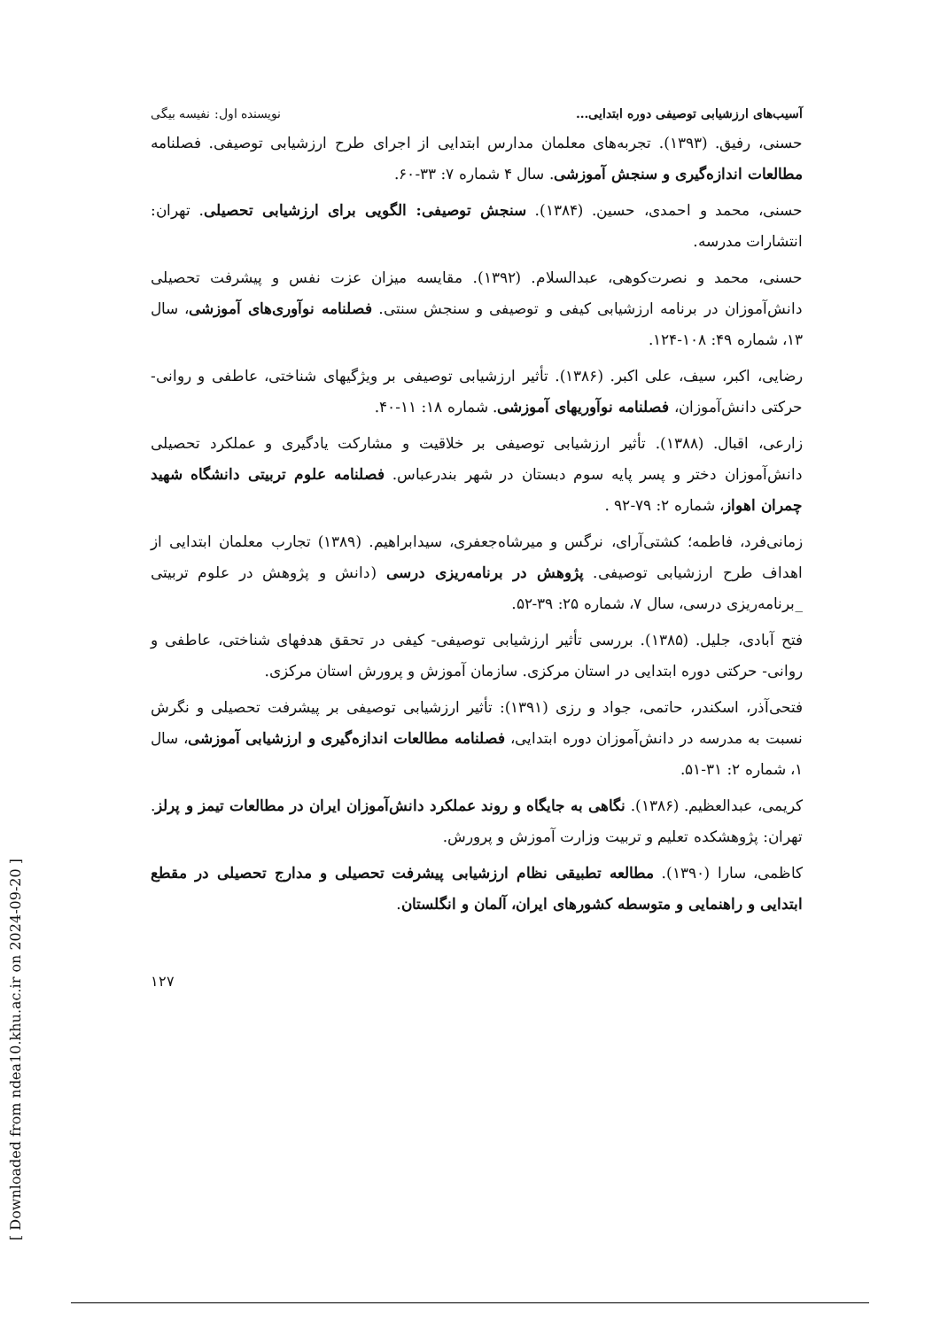[ Downloaded from ndea10.khu.ac.ir on 2024-09-20 ]
آسیب‌های ارزشیابی توصیفی دوره ابتدایی... نویسنده اول: نفیسه بیگی
حسنی، رفیق. (۱۳۹۳). تجربه‌های معلمان مدارس ابتدایی از اجرای طرح ارزشیابی توصیفی. فصلنامه مطالعات اندازه‌گیری و سنجش آموزشی. سال ۴ شماره ۷: ۳۳-۶۰.
حسنی، محمد و احمدی، حسین. (۱۳۸۴). سنجش توصیفی: الگویی برای ارزشیابی تحصیلی. تهران: انتشارات مدرسه.
حسنی، محمد و نصرت‌کوهی، عبدالسلام. (۱۳۹۲). مقایسه میزان عزت نفس و پیشرفت تحصیلی دانش‌آموزان در برنامه ارزشیابی کیفی و توصیفی و سنجش سنتی. فصلنامه نوآوری‌های آموزشی، سال ۱۳، شماره ۴۹: ۱۰۸-۱۲۴.
رضایی، اکبر، سیف، علی اکبر. (۱۳۸۶). تأثیر ارزشیابی توصیفی بر ویژگیهای شناختی، عاطفی و روانی- حرکتی دانش‌آموزان، فصلنامه نوآوریهای آموزشی. شماره ۱۸: ۱۱-۴۰.
زارعی، اقبال. (۱۳۸۸). تأثیر ارزشیابی توصیفی بر خلاقیت و مشارکت یادگیری و عملکرد تحصیلی دانش‌آموزان دختر و پسر پایه سوم دبستان در شهر بندرعباس. فصلنامه علوم تربیتی دانشگاه شهید چمران اهواز، شماره ۲: ۷۹-۹۲ .
زمانی‌فرد، فاطمه؛ کشتی‌آرای، نرگس و میرشاه‌جعفری، سیدابراهیم. (۱۳۸۹) تجارب معلمان ابتدایی از اهداف طرح ارزشیابی توصیفی. پژوهش در برنامه‌ریزی درسی (دانش و پژوهش در علوم تربیتی _برنامه‌ریزی درسی، سال ۷، شماره ۲۵: ۳۹-۵۲.
فتح آبادی، جلیل. (۱۳۸۵). بررسی تأثیر ارزشیابی توصیفی- کیفی در تحقق هدفهای شناختی، عاطفی و روانی- حرکتی دوره ابتدایی در استان مرکزی. سازمان آموزش و پرورش استان مرکزی.
فتحی‌آذر، اسکندر، حاتمی، جواد و رزی (۱۳۹۱): تأثیر ارزشیابی توصیفی بر پیشرفت تحصیلی و نگرش نسبت به مدرسه در دانش‌آموزان دوره ابتدایی، فصلنامه مطالعات اندازه‌گیری و ارزشیابی آموزشی، سال ۱، شماره ۲: ۳۱-۵۱.
کریمی، عبدالعظیم. (۱۳۸۶). نگاهی به جایگاه و روند عملکرد دانش‌آموزان ایران در مطالعات تیمز و پرلز. تهران: پژوهشکده تعلیم و تربیت وزارت آموزش و پرورش.
کاظمی، سارا (۱۳۹۰). مطالعه تطبیقی نظام ارزشیابی پیشرفت تحصیلی و مدارج تحصیلی در مقطع ابتدایی و راهنمایی و متوسطه کشورهای ایران، آلمان و انگلستان.
۱۲۷